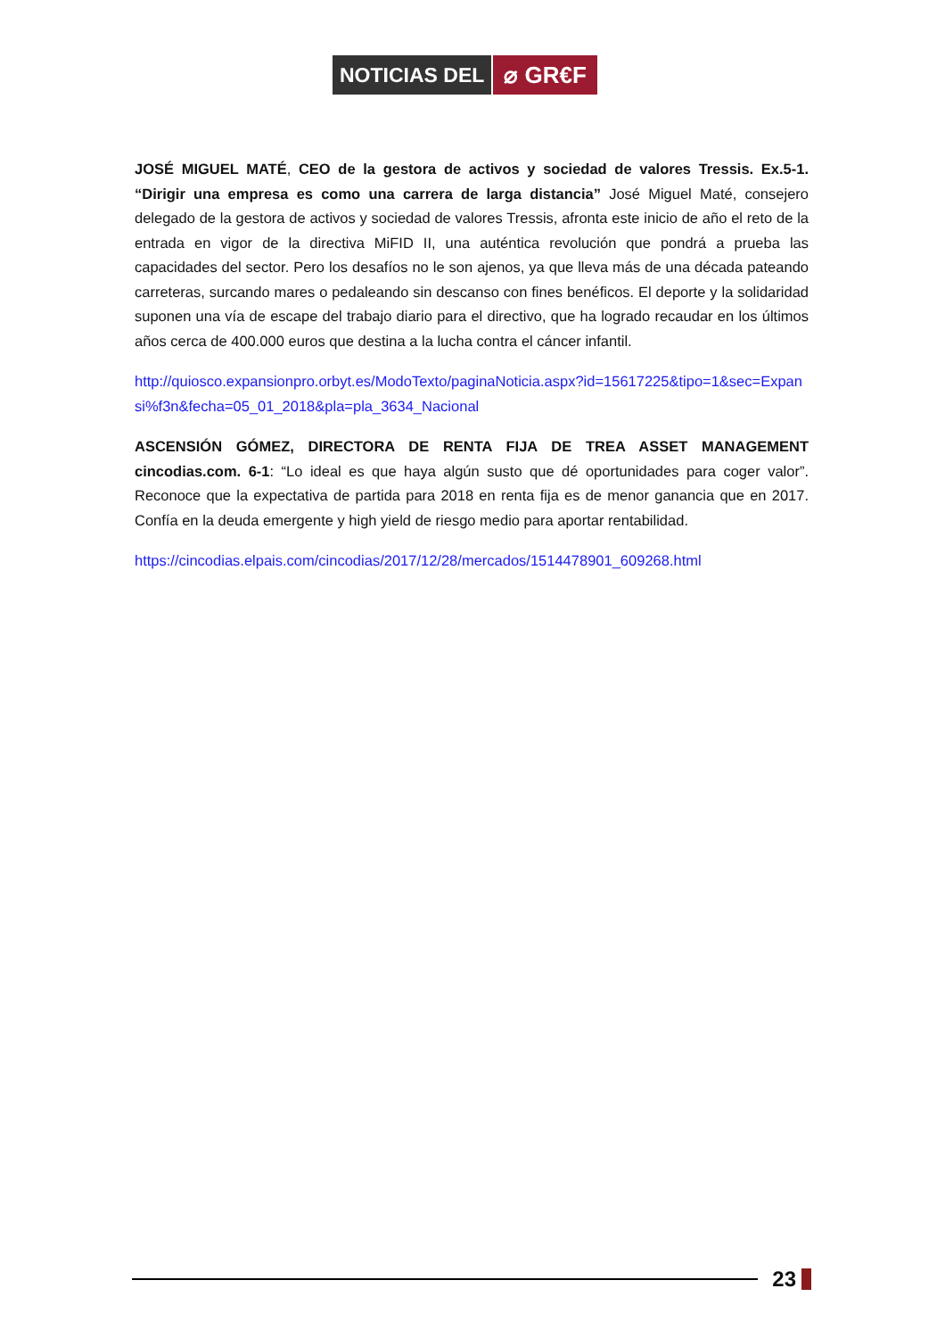NOTICIAS DEL ⌀ GR€F
JOSÉ MIGUEL MATÉ, CEO de la gestora de activos y sociedad de valores Tressis. Ex.5-1. “Dirigir una empresa es como una carrera de larga distancia” José Miguel Maté, consejero delegado de la gestora de activos y sociedad de valores Tressis, afronta este inicio de año el reto de la entrada en vigor de la directiva MiFID II, una auténtica revolución que pondrá a prueba las capacidades del sector. Pero los desafíos no le son ajenos, ya que lleva más de una década pateando carreteras, surcando mares o pedaleando sin descanso con fines benéficos. El deporte y la solidaridad suponen una vía de escape del trabajo diario para el directivo, que ha logrado recaudar en los últimos años cerca de 400.000 euros que destina a la lucha contra el cáncer infantil.
http://quiosco.expansionpro.orbyt.es/ModoTexto/paginaNoticia.aspx?id=15617225&tipo=1&sec=Expansi%f3n&fecha=05_01_2018&pla=pla_3634_Nacional
ASCENSIÓN GÓMEZ, DIRECTORA DE RENTA FIJA DE TREA ASSET MANAGEMENT cincodias.com. 6-1: “Lo ideal es que haya algún susto que dé oportunidades para coger valor”. Reconoce que la expectativa de partida para 2018 en renta fija es de menor ganancia que en 2017. Confía en la deuda emergente y high yield de riesgo medio para aportar rentabilidad.
https://cincodias.elpais.com/cincodias/2017/12/28/mercados/1514478901_609268.html
23